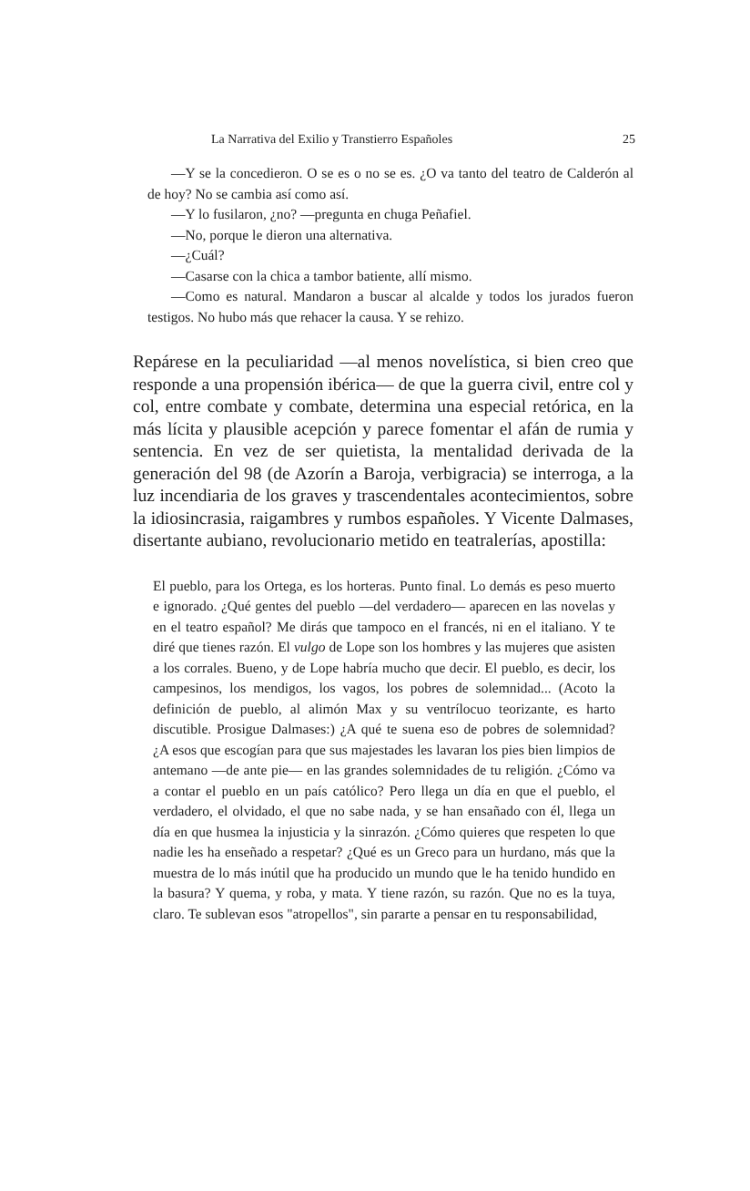La Narrativa del Exilio y Transtierro Españoles 25
—Y se la concedieron. O se es o no se es. ¿O va tanto del teatro de Calderón al de hoy? No se cambia así como así.
—Y lo fusilaron, ¿no? —pregunta en chuga Peñafiel.
—No, porque le dieron una alternativa.
—¿Cuál?
—Casarse con la chica a tambor batiente, allí mismo.
—Como es natural. Mandaron a buscar al alcalde y todos los jurados fueron testigos. No hubo más que rehacer la causa. Y se rehizo.
Repárese en la peculiaridad —al menos novelística, si bien creo que responde a una propensión ibérica— de que la guerra civil, entre col y col, entre combate y combate, determina una especial retórica, en la más lícita y plausible acepción y parece fomentar el afán de rumia y sentencia. En vez de ser quietista, la mentalidad derivada de la generación del 98 (de Azorín a Baroja, verbigracia) se interroga, a la luz incendiaria de los graves y trascendentales acontecimientos, sobre la idiosincrasia, raigambres y rumbos españoles. Y Vicente Dalmases, disertante aubiano, revolucionario metido en teatralerías, apostilla:
El pueblo, para los Ortega, es los horteras. Punto final. Lo demás es peso muerto e ignorado. ¿Qué gentes del pueblo —del verdadero— aparecen en las novelas y en el teatro español? Me dirás que tampoco en el francés, ni en el italiano. Y te diré que tienes razón. El vulgo de Lope son los hombres y las mujeres que asisten a los corrales. Bueno, y de Lope habría mucho que decir. El pueblo, es decir, los campesinos, los mendigos, los vagos, los pobres de solemnidad... (Acoto la definición de pueblo, al alimón Max y su ventrílocuo teorizante, es harto discutible. Prosigue Dalmases:) ¿A qué te suena eso de pobres de solemnidad? ¿A esos que escogían para que sus majestades les lavaran los pies bien limpios de antemano —de ante pie— en las grandes solemnidades de tu religión. ¿Cómo va a contar el pueblo en un país católico? Pero llega un día en que el pueblo, el verdadero, el olvidado, el que no sabe nada, y se han ensañado con él, llega un día en que husmea la injusticia y la sinrazón. ¿Cómo quieres que respeten lo que nadie les ha enseñado a respetar? ¿Qué es un Greco para un hurdano, más que la muestra de lo más inútil que ha producido un mundo que le ha tenido hundido en la basura? Y quema, y roba, y mata. Y tiene razón, su razón. Que no es la tuya, claro. Te sublevan esos "atropellos", sin pararte a pensar en tu responsabilidad,